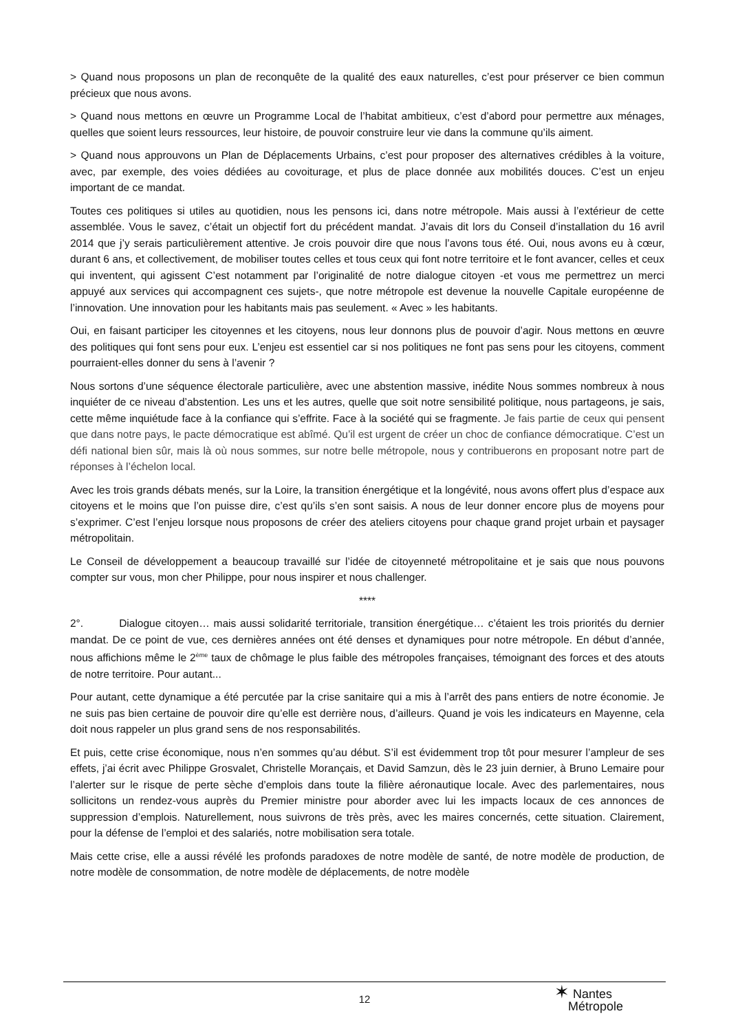> Quand nous proposons un plan de reconquête de la qualité des eaux naturelles, c’est pour préserver ce bien commun précieux que nous avons.
> Quand nous mettons en œuvre un Programme Local de l’habitat ambitieux, c’est d’abord pour permettre aux ménages, quelles que soient leurs ressources, leur histoire, de pouvoir construire leur vie dans la commune qu’ils aiment.
> Quand nous approuvons un Plan de Déplacements Urbains, c’est pour proposer des alternatives crédibles à la voiture, avec, par exemple, des voies dédiées au covoiturage, et plus de place donnée aux mobilités douces. C’est un enjeu important de ce mandat.
Toutes ces politiques si utiles au quotidien, nous les pensons ici, dans notre métropole. Mais aussi à l’extérieur de cette assemblée. Vous le savez, c’était un objectif fort du précédent mandat. J’avais dit lors du Conseil d’installation du 16 avril 2014 que j’y serais particulièrement attentive. Je crois pouvoir dire que nous l’avons tous été. Oui, nous avons eu à cœur, durant 6 ans, et collectivement, de mobiliser toutes celles et tous ceux qui font notre territoire et le font avancer, celles et ceux qui inventent, qui agissent C’est notamment par l’originalité de notre dialogue citoyen -et vous me permettrez un merci appuyé aux services qui accompagnent ces sujets-, que notre métropole est devenue la nouvelle Capitale européenne de l’innovation. Une innovation pour les habitants mais pas seulement. « Avec » les habitants.
Oui, en faisant participer les citoyennes et les citoyens, nous leur donnons plus de pouvoir d’agir. Nous mettons en œuvre des politiques qui font sens pour eux. L’enjeu est essentiel car si nos politiques ne font pas sens pour les citoyens, comment pourraient-elles donner du sens à l’avenir ?
Nous sortons d’une séquence électorale particulière, avec une abstention massive, inédite Nous sommes nombreux à nous inquiéter de ce niveau d’abstention. Les uns et les autres, quelle que soit notre sensibilité politique, nous partageons, je sais, cette même inquiétude face à la confiance qui s’effrite. Face à la société qui se fragmente. Je fais partie de ceux qui pensent que dans notre pays, le pacte démocratique est abîmé. Qu’il est urgent de créer un choc de confiance démocratique. C’est un défi national bien sûr, mais là où nous sommes, sur notre belle métropole, nous y contribuerons en proposant notre part de réponses à l’échelon local.
Avec les trois grands débats menés, sur la Loire, la transition énergétique et la longévité, nous avons offert plus d’espace aux citoyens et le moins que l’on puisse dire, c’est qu’ils s’en sont saisis. A nous de leur donner encore plus de moyens pour s’exprimer. C’est l’enjeu lorsque nous proposons de créer des ateliers citoyens pour chaque grand projet urbain et paysager métropolitain.
Le Conseil de développement a beaucoup travaillé sur l’idée de citoyenneté métropolitaine et je sais que nous pouvons compter sur vous, mon cher Philippe, pour nous inspirer et nous challenger.
****
2°. Dialogue citoyen… mais aussi solidarité territoriale, transition énergétique… c’étaient les trois priorités du dernier mandat. De ce point de vue, ces dernières années ont été denses et dynamiques pour notre métropole. En début d’année, nous affichions même le 2<sup>ème</sup> taux de chômage le plus faible des métropoles françaises, témoignant des forces et des atouts de notre territoire. Pour autant...
Pour autant, cette dynamique a été percutée par la crise sanitaire qui a mis à l’arrêt des pans entiers de notre économie. Je ne suis pas bien certaine de pouvoir dire qu’elle est derrière nous, d’ailleurs. Quand je vois les indicateurs en Mayenne, cela doit nous rappeler un plus grand sens de nos responsabilités.
Et puis, cette crise économique, nous n’en sommes qu’au début. S’il est évidemment trop tôt pour mesurer l’ampleur de ses effets, j’ai écrit avec Philippe Grosvalet, Christelle Morançais, et David Samzun, dès le 23 juin dernier, à Bruno Lemaire pour l’alerter sur le risque de perte sèche d’emplois dans toute la filière aéronautique locale. Avec des parlementaires, nous sollicitons un rendez-vous auprès du Premier ministre pour aborder avec lui les impacts locaux de ces annonces de suppression d’emplois. Naturellement, nous suivrons de très près, avec les maires concernés, cette situation. Clairement, pour la défense de l’emploi et des salariés, notre mobilisation sera totale.
Mais cette crise, elle a aussi révélé les profonds paradoxes de notre modèle de santé, de notre modèle de production, de notre modèle de consommation, de notre modèle de déplacements, de notre modèle
12
✶ Nantes
Métropole